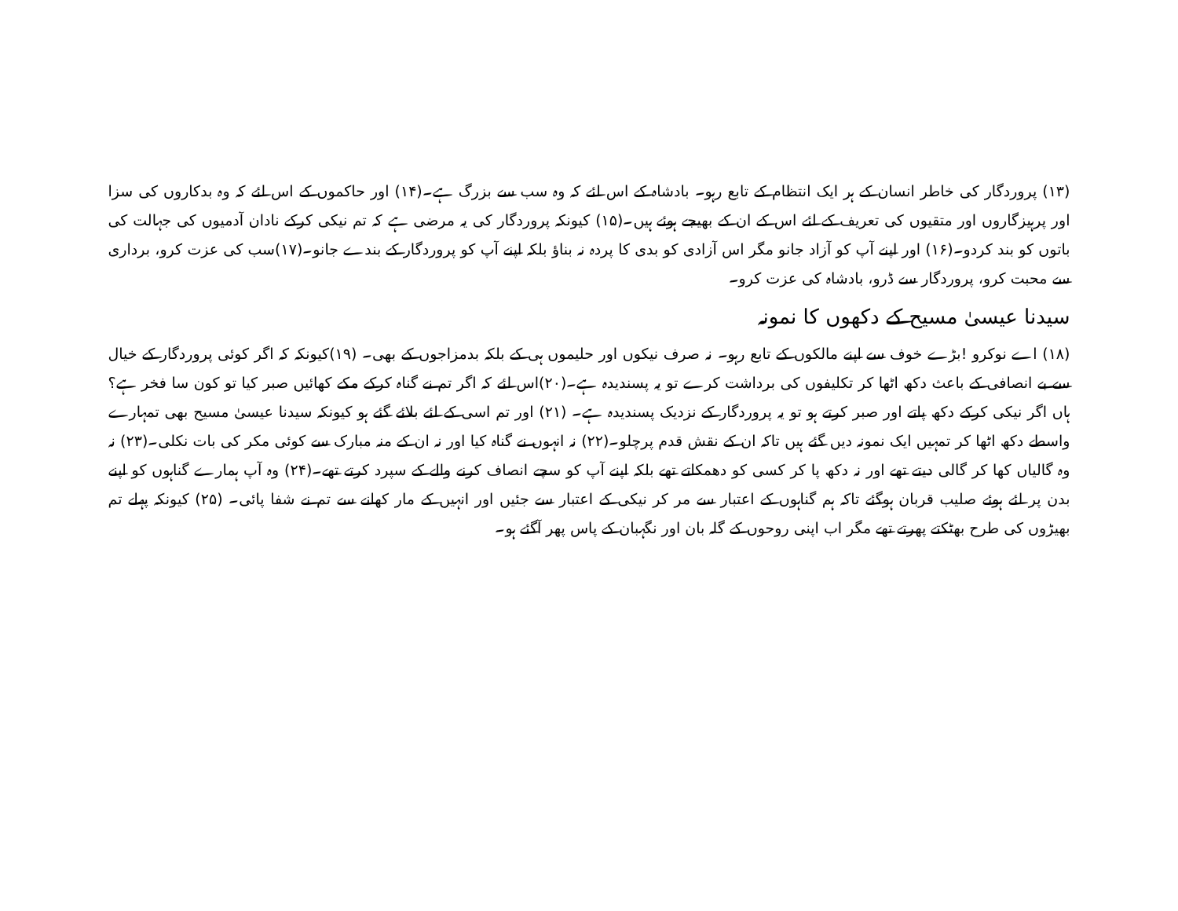(۱۳) پروردگار کی خاطر انسان کے ہر ایک انتظام کے تابع رہو۔ بادشاہ کے اس لئے کہ وہ سب سے بزرگ ہے۔(۱۴) اور حاکموں کے اس لئے کہ وہ بدکاروں کی سزا اور پرہیزگاروں اور متقیوں کی تعریف کے لئے اس کے ان کے بھیجے ہوئے ہیں۔(۱۵) کیونکہ پروردگار کی یہ مرضی ہے کہ تم نیکی کرکے نادان آدمیوں کی جہالت کی باتوں کو بند کردو۔(۱۶) اور اپنے آپ کو آزاد جانو مگر اس آزادی کو بدی کا پردہ نہ بناؤ بلکہ اپنے آپ کو پروردگار کے بندے جانو۔(۱۷)سب کی عزت کرو، برداری سے محبت کرو، پروردگار سے ڈرو، بادشاہ کی عزت کرو۔
سیدنا عیسیٰ مسیح کے دکھوں کا نمونہ
(۱۸) اے نوکرو !بڑے خوف سے اپنے مالکوں کے تابع رہو۔ نہ صرف نیکوں اور حلیموں ہی کے بلکہ بدمزاجوں کے بھی۔ (۱۹)کیونکہ کہ اگر کوئی پروردگار کے خیال سے بے انصافی کے باعث دکھ اٹھا کر تکلیفوں کی برداشت کرے تو یہ پسندیدہ ہے۔(۲۰)اس لئے کہ اگر تم نے گناہ کرکے مکے کھائیں صبر کیا تو کون سا فخر ہے؟ ہاں اگر نیکی کرکے دکھ پاتے اور صبر کرتے ہو تو یہ پروردگار کے نزدیک پسندیدہ ہے۔ (۲۱) اور تم اسی کے لئے بلائے گئے ہو کیونکہ سیدنا عیسیٰ مسیح بھی تمہارے واسطے دکھ اٹھا کر تمہیں ایک نمونہ دیں گئے ہیں تاکہ ان کے نقش قدم پرچلو۔(۲۲) نہ انہوں نے گناہ کیا اور نہ ان کے منہ مبارک سے کوئی مکر کی بات نکلی۔(۲۳) نہ وہ گالیاں کھا کر گالی دیتے تھے اور نہ دکھ پا کر کسی کو دھمکاتے تھے بلکہ اپنے آپ کو سچے انصاف کرنے والے کے سپرد کرتے تھے۔(۲۴) وہ آپ ہمارے گناہوں کو اپنے بدن پر لئے ہوئے صلیب قربان ہوگئے تاکہ ہم گناہوں کے اعتبار سے مر کر نیکی کے اعتبار سے جئیں اور انہیں کے مار کھانے سے تم نے شفا پائی۔ (۲۵) کیونکہ پہلے تم بھیڑوں کی طرح بھٹکتے پھرتے تھے مگر اب اپنی روحوں کے گلہ بان اور نگہبان کے پاس پھر آگئے ہو۔